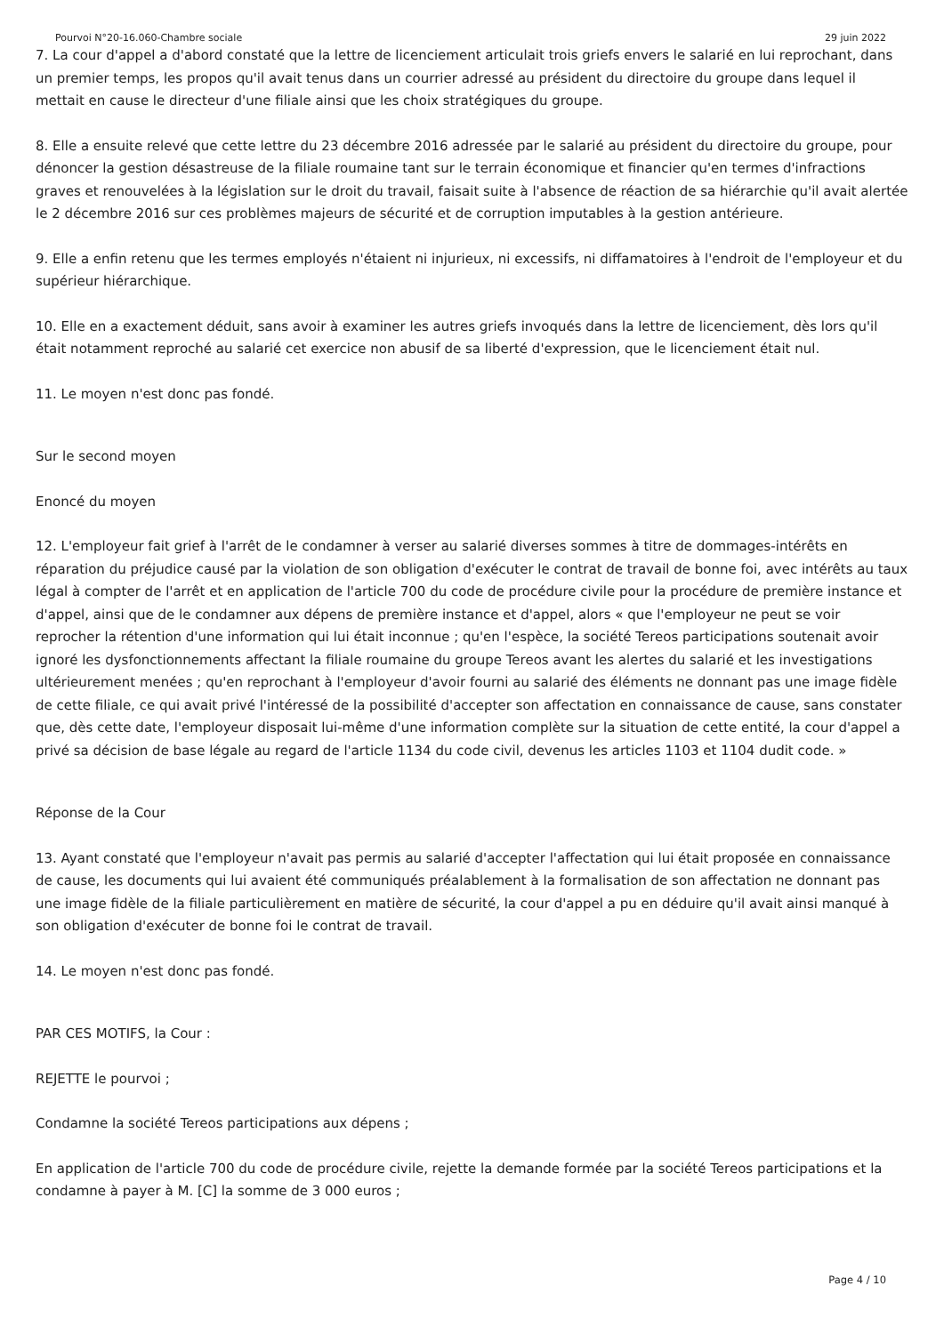Pourvoi N°20-16.060-Chambre sociale 29 juin 2022
7. La cour d'appel a d'abord constaté que la lettre de licenciement articulait trois griefs envers le salarié en lui reprochant, dans un premier temps, les propos qu'il avait tenus dans un courrier adressé au président du directoire du groupe dans lequel il mettait en cause le directeur d'une filiale ainsi que les choix stratégiques du groupe.
8. Elle a ensuite relevé que cette lettre du 23 décembre 2016 adressée par le salarié au président du directoire du groupe, pour dénoncer la gestion désastreuse de la filiale roumaine tant sur le terrain économique et financier qu'en termes d'infractions graves et renouvelées à la législation sur le droit du travail, faisait suite à l'absence de réaction de sa hiérarchie qu'il avait alertée le 2 décembre 2016 sur ces problèmes majeurs de sécurité et de corruption imputables à la gestion antérieure.
9. Elle a enfin retenu que les termes employés n'étaient ni injurieux, ni excessifs, ni diffamatoires à l'endroit de l'employeur et du supérieur hiérarchique.
10. Elle en a exactement déduit, sans avoir à examiner les autres griefs invoqués dans la lettre de licenciement, dès lors qu'il était notamment reproché au salarié cet exercice non abusif de sa liberté d'expression, que le licenciement était nul.
11. Le moyen n'est donc pas fondé.
Sur le second moyen
Enoncé du moyen
12. L'employeur fait grief à l'arrêt de le condamner à verser au salarié diverses sommes à titre de dommages-intérêts en réparation du préjudice causé par la violation de son obligation d'exécuter le contrat de travail de bonne foi, avec intérêts au taux légal à compter de l'arrêt et en application de l'article 700 du code de procédure civile pour la procédure de première instance et d'appel, ainsi que de le condamner aux dépens de première instance et d'appel, alors « que l'employeur ne peut se voir reprocher la rétention d'une information qui lui était inconnue ; qu'en l'espèce, la société Tereos participations soutenait avoir ignoré les dysfonctionnements affectant la filiale roumaine du groupe Tereos avant les alertes du salarié et les investigations ultérieurement menées ; qu'en reprochant à l'employeur d'avoir fourni au salarié des éléments ne donnant pas une image fidèle de cette filiale, ce qui avait privé l'intéressé de la possibilité d'accepter son affectation en connaissance de cause, sans constater que, dès cette date, l'employeur disposait lui-même d'une information complète sur la situation de cette entité, la cour d'appel a privé sa décision de base légale au regard de l'article 1134 du code civil, devenus les articles 1103 et 1104 dudit code. »
Réponse de la Cour
13. Ayant constaté que l'employeur n'avait pas permis au salarié d'accepter l'affectation qui lui était proposée en connaissance de cause, les documents qui lui avaient été communiqués préalablement à la formalisation de son affectation ne donnant pas une image fidèle de la filiale particulièrement en matière de sécurité, la cour d'appel a pu en déduire qu'il avait ainsi manqué à son obligation d'exécuter de bonne foi le contrat de travail.
14. Le moyen n'est donc pas fondé.
PAR CES MOTIFS, la Cour :
REJETTE le pourvoi ;
Condamne la société Tereos participations aux dépens ;
En application de l'article 700 du code de procédure civile, rejette la demande formée par la société Tereos participations et la condamne à payer à M. [C] la somme de 3 000 euros ;
Page 4 / 10